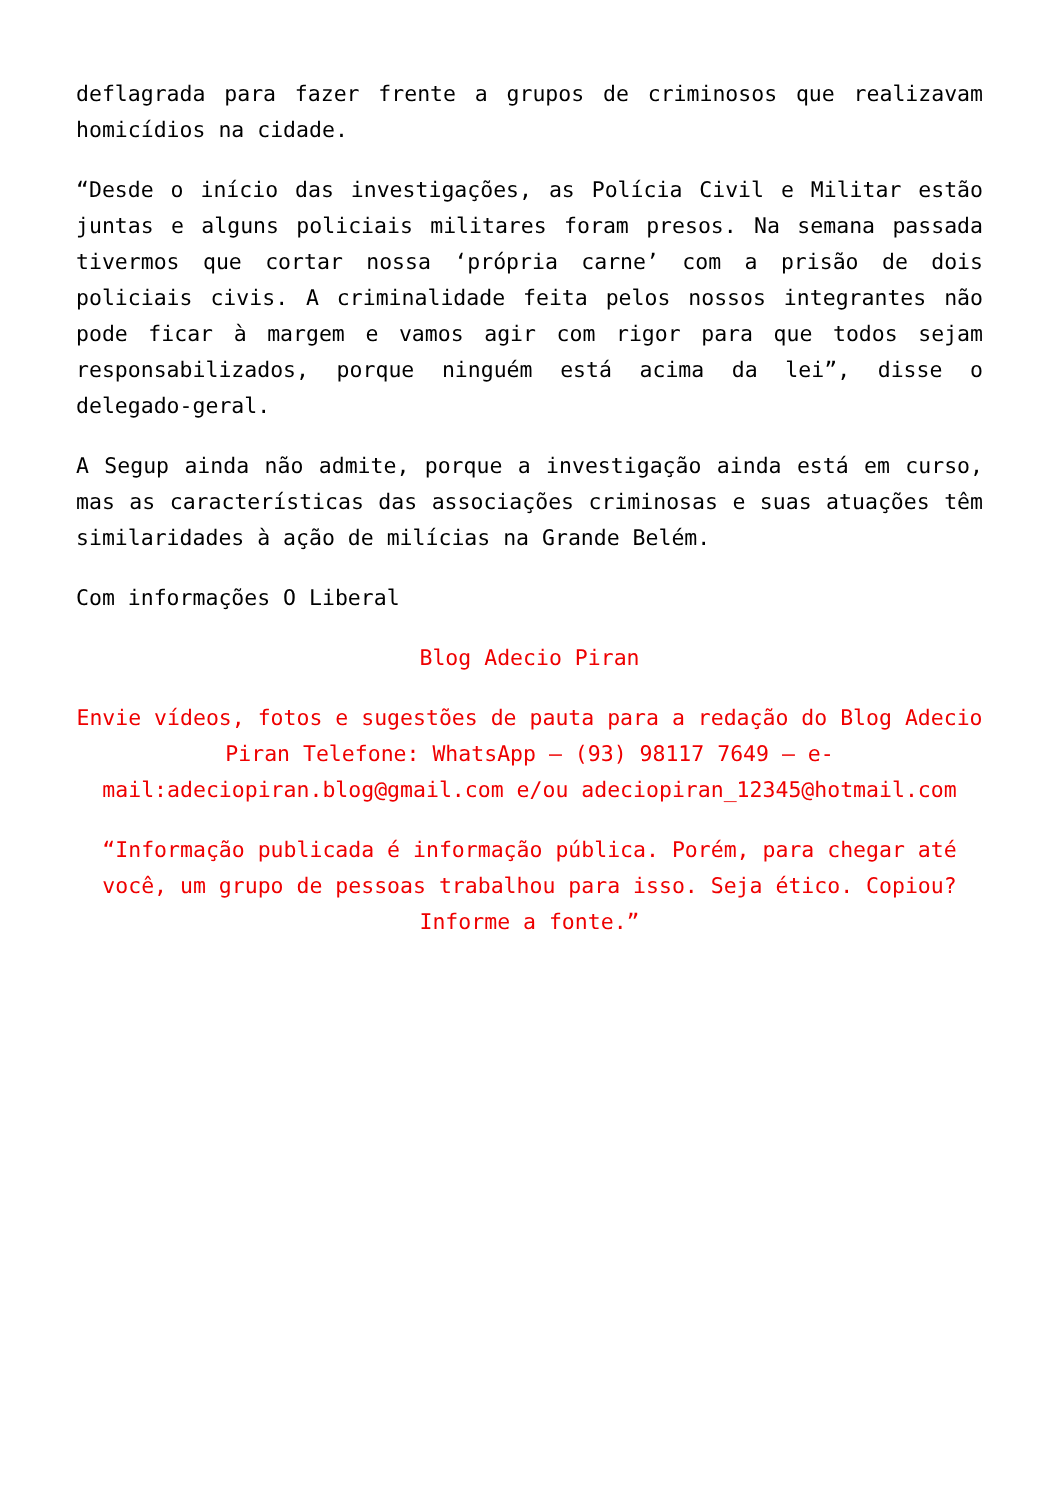deflagrada para fazer frente a grupos de criminosos que realizavam homicídios na cidade.
“Desde o início das investigações, as Polícia Civil e Militar estão juntas e alguns policiais militares foram presos. Na semana passada tivermos que cortar nossa ‘própria carne’ com a prisão de dois policiais civis. A criminalidade feita pelos nossos integrantes não pode ficar à margem e vamos agir com rigor para que todos sejam responsabilizados, porque ninguém está acima da lei”, disse o delegado-geral.
A Segup ainda não admite, porque a investigação ainda está em curso, mas as características das associações criminosas e suas atuações têm similaridades à ação de milícias na Grande Belém.
Com informações O Liberal
Blog Adecio Piran
Envie vídeos, fotos e sugestões de pauta para a redação do Blog Adecio Piran Telefone: WhatsApp – (93) 98117 7649 – e-mail:adeciopiran.blog@gmail.com e/ou adeciopiran_12345@hotmail.com
“Informação publicada é informação pública. Porém, para chegar até você, um grupo de pessoas trabalhou para isso. Seja ético. Copiou? Informe a fonte.”